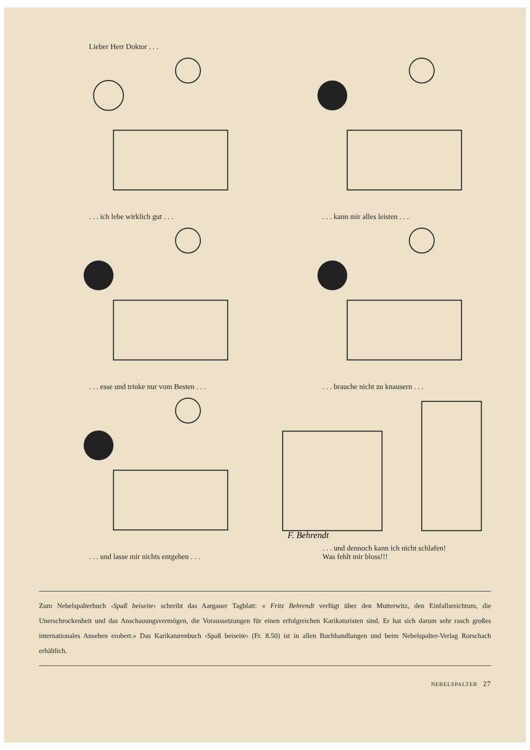Lieber Herr Doktor . . .
. . . ich lebe wirklich gut . . .
. . . kann mir alles leisten . . .
. . . esse und trinke nur vom Besten . . .
. . . brauche nicht zu knausern . . .
. . . und lasse mir nichts entgehen . . .
F. Behrendt
. . . und dennoch kann ich nicht schlafen!
Was fehlt mir bloss!!!
Zum Nebelspalterbuch ‹Spaß beiseite› schreibt das Aargauer Tagblatt: « Fritz Behrendt verfügt über den Mutterwitz, den Einfallsreichtum, die Unerschrockenheit und das Anschauungsvermögen, die Voraussetzungen für einen erfolgreichen Karikaturisten sind. Er hat sich darum sehr rasch großes internationales Ansehen erobert.» Das Karikaturenbuch ‹Spaß beiseite› (Fr. 8.50) ist in allen Buchhandlungen und beim Nebelspalter-Verlag Rorschach erhältlich.
NEBELSPALTER 27